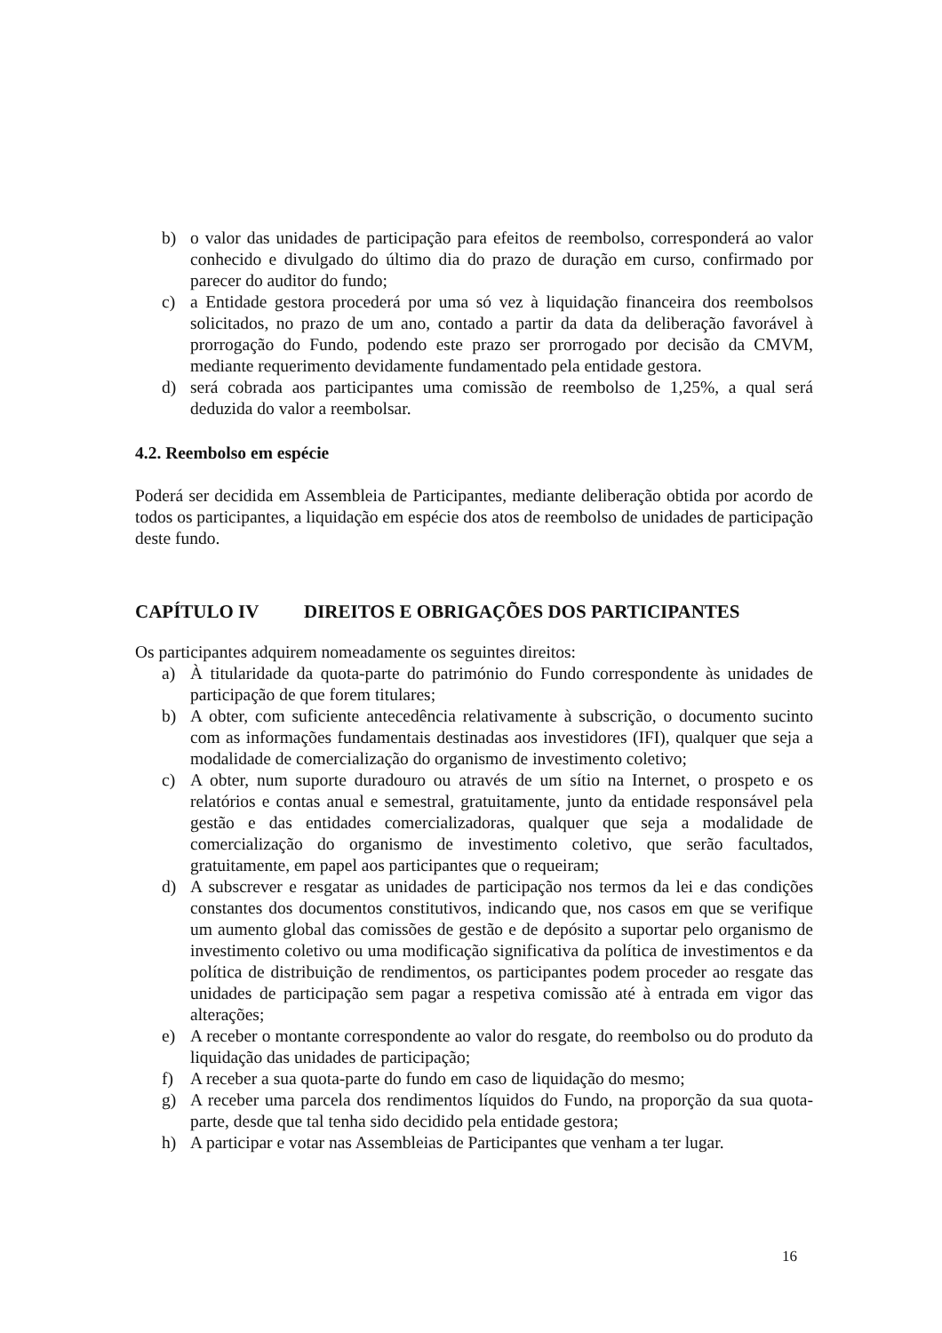b) o valor das unidades de participação para efeitos de reembolso, corresponderá ao valor conhecido e divulgado do último dia do prazo de duração em curso, confirmado por parecer do auditor do fundo;
c) a Entidade gestora procederá por uma só vez à liquidação financeira dos reembolsos solicitados, no prazo de um ano, contado a partir da data da deliberação favorável à prorrogação do Fundo, podendo este prazo ser prorrogado por decisão da CMVM, mediante requerimento devidamente fundamentado pela entidade gestora.
d) será cobrada aos participantes uma comissão de reembolso de 1,25%, a qual será deduzida do valor a reembolsar.
4.2. Reembolso em espécie
Poderá ser decidida em Assembleia de Participantes, mediante deliberação obtida por acordo de todos os participantes, a liquidação em espécie dos atos de reembolso de unidades de participação deste fundo.
CAPÍTULO IV DIREITOS E OBRIGAÇÕES DOS PARTICIPANTES
Os participantes adquirem nomeadamente os seguintes direitos:
a) À titularidade da quota-parte do património do Fundo correspondente às unidades de participação de que forem titulares;
b) A obter, com suficiente antecedência relativamente à subscrição, o documento sucinto com as informações fundamentais destinadas aos investidores (IFI), qualquer que seja a modalidade de comercialização do organismo de investimento coletivo;
c) A obter, num suporte duradouro ou através de um sítio na Internet, o prospeto e os relatórios e contas anual e semestral, gratuitamente, junto da entidade responsável pela gestão e das entidades comercializadoras, qualquer que seja a modalidade de comercialização do organismo de investimento coletivo, que serão facultados, gratuitamente, em papel aos participantes que o requeiram;
d) A subscrever e resgatar as unidades de participação nos termos da lei e das condições constantes dos documentos constitutivos, indicando que, nos casos em que se verifique um aumento global das comissões de gestão e de depósito a suportar pelo organismo de investimento coletivo ou uma modificação significativa da política de investimentos e da política de distribuição de rendimentos, os participantes podem proceder ao resgate das unidades de participação sem pagar a respetiva comissão até à entrada em vigor das alterações;
e) A receber o montante correspondente ao valor do resgate, do reembolso ou do produto da liquidação das unidades de participação;
f) A receber a sua quota-parte do fundo em caso de liquidação do mesmo;
g) A receber uma parcela dos rendimentos líquidos do Fundo, na proporção da sua quota-parte, desde que tal tenha sido decidido pela entidade gestora;
h) A participar e votar nas Assembleias de Participantes que venham a ter lugar.
16